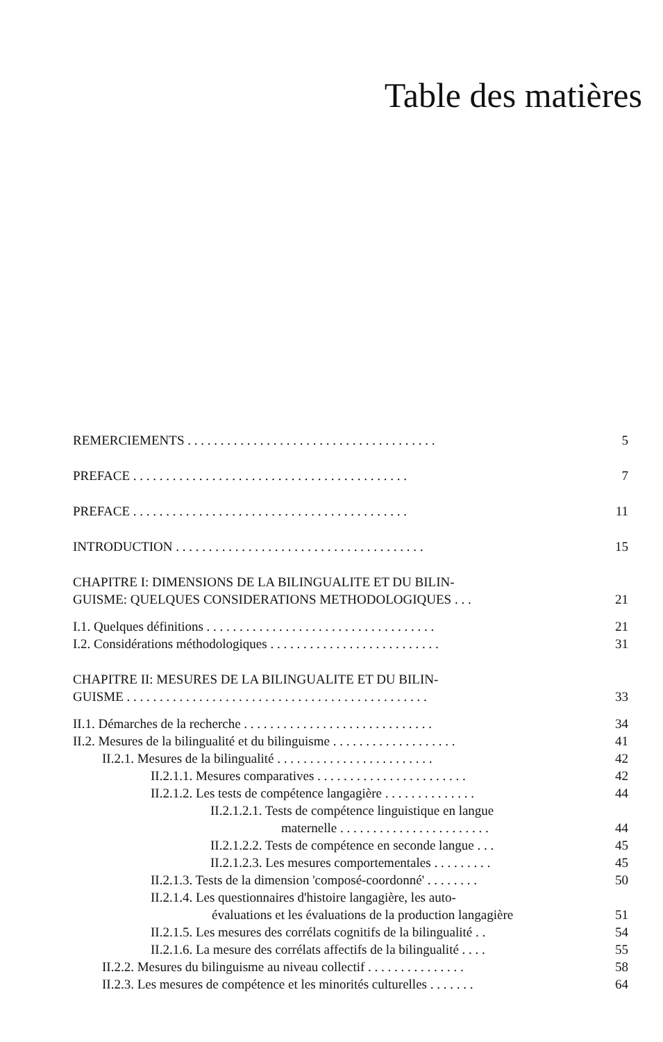Table des matières
REMERCIEMENTS . . . . . . . . . . . . . . . . . . . . . . . . . . . . . . . . . . . . . . 5
PREFACE . . . . . . . . . . . . . . . . . . . . . . . . . . . . . . . . . . . . . . . . . . 7
PREFACE . . . . . . . . . . . . . . . . . . . . . . . . . . . . . . . . . . . . . . . . . . 11
INTRODUCTION . . . . . . . . . . . . . . . . . . . . . . . . . . . . . . . . . . . . . . 15
CHAPITRE I: DIMENSIONS DE LA BILINGUALITE ET DU BILIN-
GUISME: QUELQUES CONSIDERATIONS METHODOLOGIQUES . . .
21
I.1. Quelques définitions . . . . . . . . . . . . . . . . . . . . . . . . . . . . . . . . . . . 21
I.2. Considérations méthodologiques . . . . . . . . . . . . . . . . . . . . . . . . . . 31
CHAPITRE II: MESURES DE LA BILINGUALITE ET DU BILIN-
GUISME . . . . . . . . . . . . . . . . . . . . . . . . . . . . . . . . . . . . . . . . . . . . . .
33
II.1. Démarches de la recherche . . . . . . . . . . . . . . . . . . . . . . . . . . . . . 34
II.2. Mesures de la bilingualité et du bilinguisme . . . . . . . . . . . . . . . . . . . 41
II.2.1. Mesures de la bilingualité . . . . . . . . . . . . . . . . . . . . . . . . 42
II.2.1.1. Mesures comparatives . . . . . . . . . . . . . . . . . . . . . . . 42
II.2.1.2. Les tests de compétence langagière . . . . . . . . . . . . . . 44
II.2.1.2.1. Tests de compétence linguistique en langue
maternelle . . . . . . . . . . . . . . . . . . . . . . .
44
II.2.1.2.2. Tests de compétence en seconde langue . . . 45
II.2.1.2.3. Les mesures comportementales . . . . . . . . . 45
II.2.1.3. Tests de la dimension 'composé-coordonné' . . . . . . . . 50
II.2.1.4. Les questionnaires d'histoire langagière, les auto-
évaluations et les évaluations de la production langagière
51
II.2.1.5. Les mesures des corrélats cognitifs de la bilingualité . . 54
II.2.1.6. La mesure des corrélats affectifs de la bilingualité . . . . 55
II.2.2. Mesures du bilinguisme au niveau collectif . . . . . . . . . . . . . . . 58
II.2.3. Les mesures de compétence et les minorités culturelles . . . . . . . 64